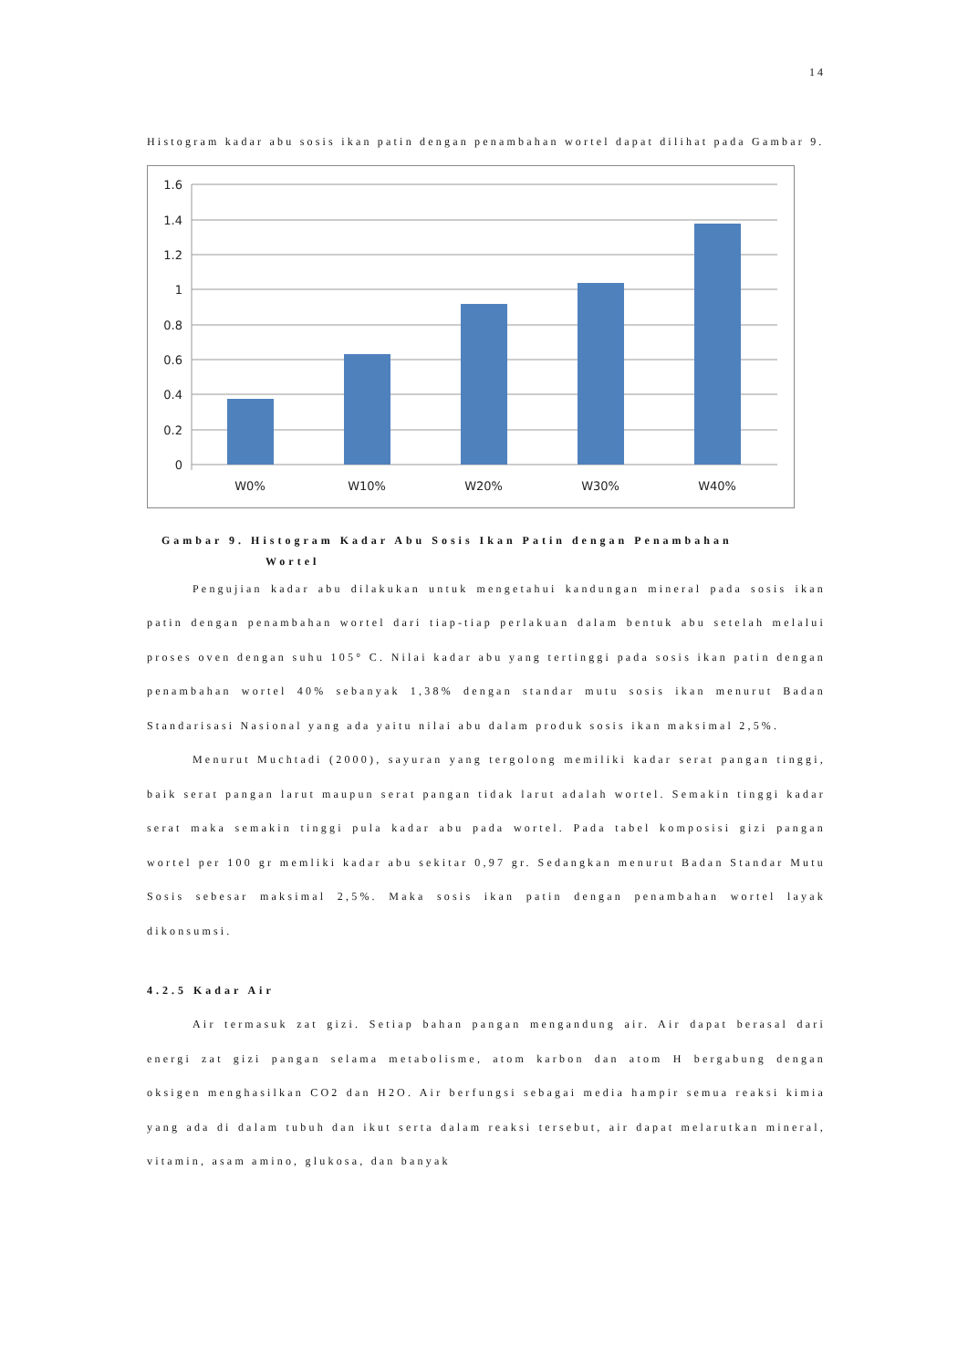14
Histogram kadar abu sosis ikan patin dengan penambahan wortel dapat dilihat pada Gambar 9.
1.6
1.4
1.2
1
0.8
0.6
0.4
0.2
0
W0%
W10%
W20%
W30%
W40%
Gambar 9. Histogram Kadar Abu Sosis Ikan Patin dengan Penambahan
Wortel
Pengujian kadar abu dilakukan untuk mengetahui kandungan mineral pada sosis ikan patin dengan penambahan wortel dari tiap-tiap perlakuan dalam bentuk abu setelah melalui proses oven dengan suhu 105° C. Nilai kadar abu yang tertinggi pada sosis ikan patin dengan penambahan wortel 40% sebanyak 1,38% dengan standar mutu sosis ikan menurut Badan Standarisasi Nasional yang ada yaitu nilai abu dalam produk sosis ikan maksimal 2,5%.
Menurut Muchtadi (2000), sayuran yang tergolong memiliki kadar serat pangan tinggi, baik serat pangan larut maupun serat pangan tidak larut adalah wortel. Semakin tinggi kadar serat maka semakin tinggi pula kadar abu pada wortel. Pada tabel komposisi gizi pangan wortel per 100 gr memliki kadar abu sekitar 0,97 gr. Sedangkan menurut Badan Standar Mutu Sosis sebesar maksimal 2,5%. Maka sosis ikan patin dengan penambahan wortel layak dikonsumsi.
4.2.5 Kadar Air
Air termasuk zat gizi. Setiap bahan pangan mengandung air. Air dapat berasal dari energi zat gizi pangan selama metabolisme, atom karbon dan atom H bergabung dengan oksigen menghasilkan CO2 dan H2O. Air berfungsi sebagai media hampir semua reaksi kimia yang ada di dalam tubuh dan ikut serta dalam reaksi tersebut, air dapat melarutkan mineral, vitamin, asam amino, glukosa, dan banyak